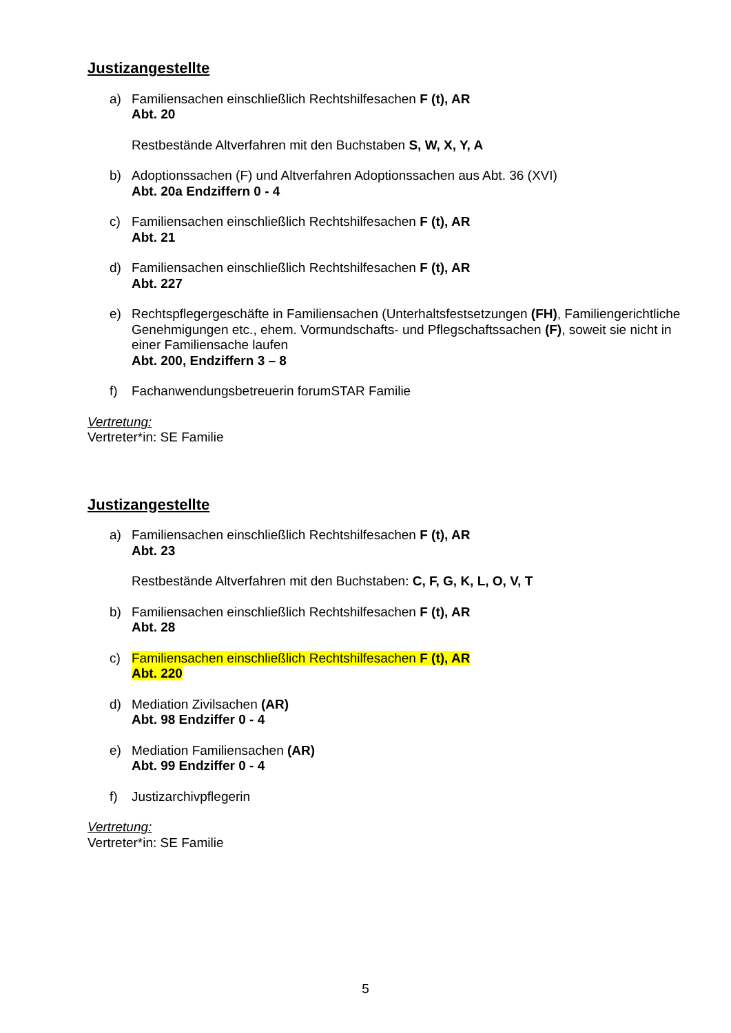Justizangestellte
a) Familiensachen einschließlich Rechtshilfesachen F (t), AR
Abt. 20
Restbestände Altverfahren mit den Buchstaben S, W, X, Y, A
b) Adoptionssachen (F) und Altverfahren Adoptionssachen aus Abt. 36 (XVI)
Abt. 20a Endziffern 0 - 4
c) Familiensachen einschließlich Rechtshilfesachen F (t), AR
Abt. 21
d) Familiensachen einschließlich Rechtshilfesachen F (t), AR
Abt. 227
e) Rechtspflegergeschäfte in Familiensachen (Unterhaltsfestsetzungen (FH), Familiengerichtliche Genehmigungen etc., ehem. Vormundschafts- und Pflegschaftssachen (F), soweit sie nicht in einer Familiensache laufen
Abt. 200, Endziffern 3 – 8
f) Fachanwendungsbetreuerin forumSTAR Familie
Vertretung:
Vertreter*in: SE Familie
Justizangestellte
a) Familiensachen einschließlich Rechtshilfesachen F (t), AR
Abt. 23
Restbestände Altverfahren mit den Buchstaben: C, F, G, K, L, O, V, T
b) Familiensachen einschließlich Rechtshilfesachen F (t), AR
Abt. 28
c) Familiensachen einschließlich Rechtshilfesachen F (t), AR
Abt. 220
d) Mediation Zivilsachen (AR)
Abt. 98 Endziffer 0 - 4
e) Mediation Familiensachen (AR)
Abt. 99 Endziffer 0 - 4
f) Justizarchivpflegerin
Vertretung:
Vertreter*in: SE Familie
5